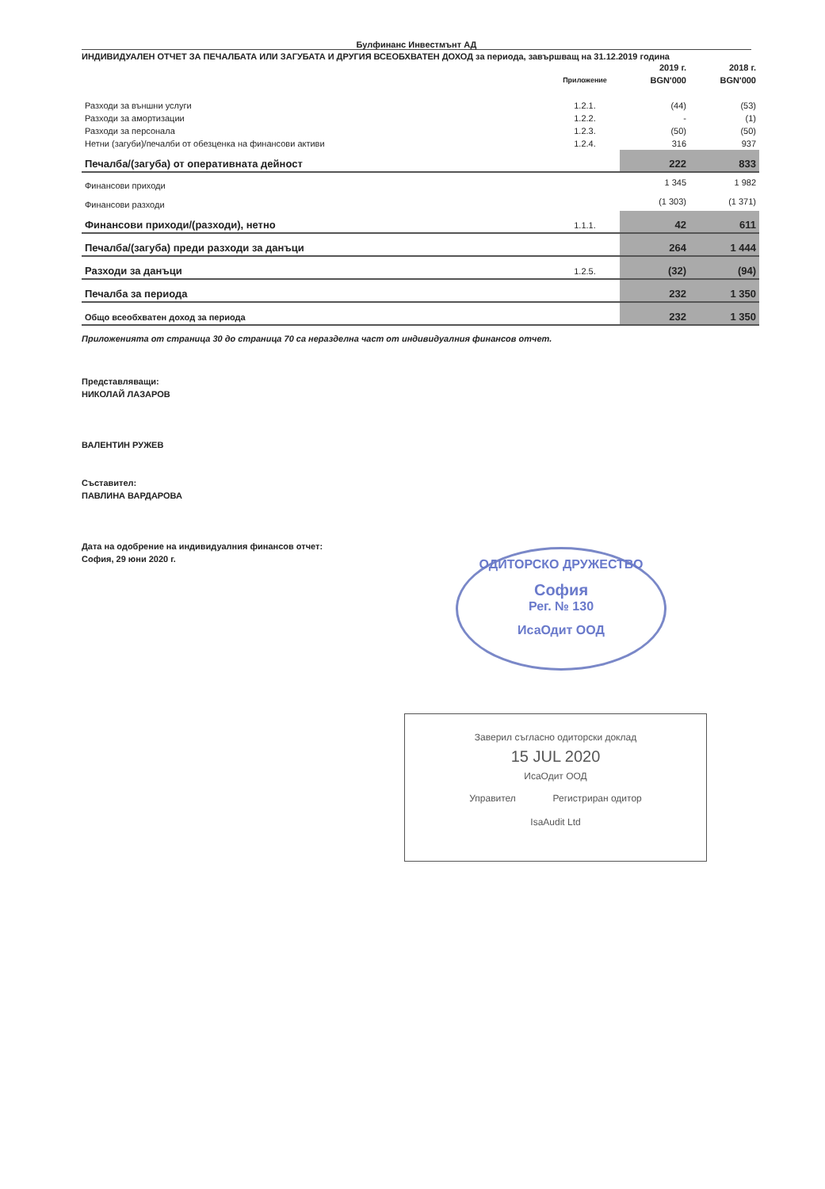Булфинанс Инвестмънт АД
ИНДИВИДУАЛЕН ОТЧЕТ ЗА ПЕЧАЛБАТА ИЛИ ЗАГУБАТА И ДРУГИЯ ВСЕОБХВАТЕН ДОХОД за периода, завършващ на 31.12.2019 година
| | | 2019 г. | 2018 г. |
| --- | --- | --- | --- |
| | Приложение | BGN'000 | BGN'000 |
| Разходи за външни услуги | 1.2.1. | (44) | (53) |
| Разходи за амортизации | 1.2.2. | - | (1) |
| Разходи за персонала | 1.2.3. | (50) | (50) |
| Нетни (загуби)/печалби от обезценка на финансови активи | 1.2.4. | 316 | 937 |
| Печалба/(загуба) от оперативната дейност | | 222 | 833 |
| Финансови приходи | | 1 345 | 1 982 |
| Финансови разходи | | (1 303) | (1 371) |
| Финансови приходи/(разходи), нетно | 1.1.1. | 42 | 611 |
| Печалба/(загуба) преди разходи за данъци | | 264 | 1 444 |
| Разходи за данъци | 1.2.5. | (32) | (94) |
| Печалба за периода | | 232 | 1 350 |
| Общо всеобхватен доход за периода | | 232 | 1 350 |
Приложенията от страница 30 до страница 70 са неразделна част от индивидуалния финансов отчет.
Представляващи:
НИКОЛАЙ ЛАЗАРОВ
ВАЛЕНТИН РУЖЕВ
Съставител:
ПАВЛИНА ВАРДАРОВА
Дата на одобрение на индивидуалния финансов отчет:
София, 29 юни 2020 г.
ОДИТОРСКО ДРУЖЕСТВО
София
Рег. № 130
ИсаОдит ООД
Заверил съгласно одиторски доклад
15 JUL 2020
ИсаОдит ООД
Управител Регистриран одитор
IsaAudit Ltd